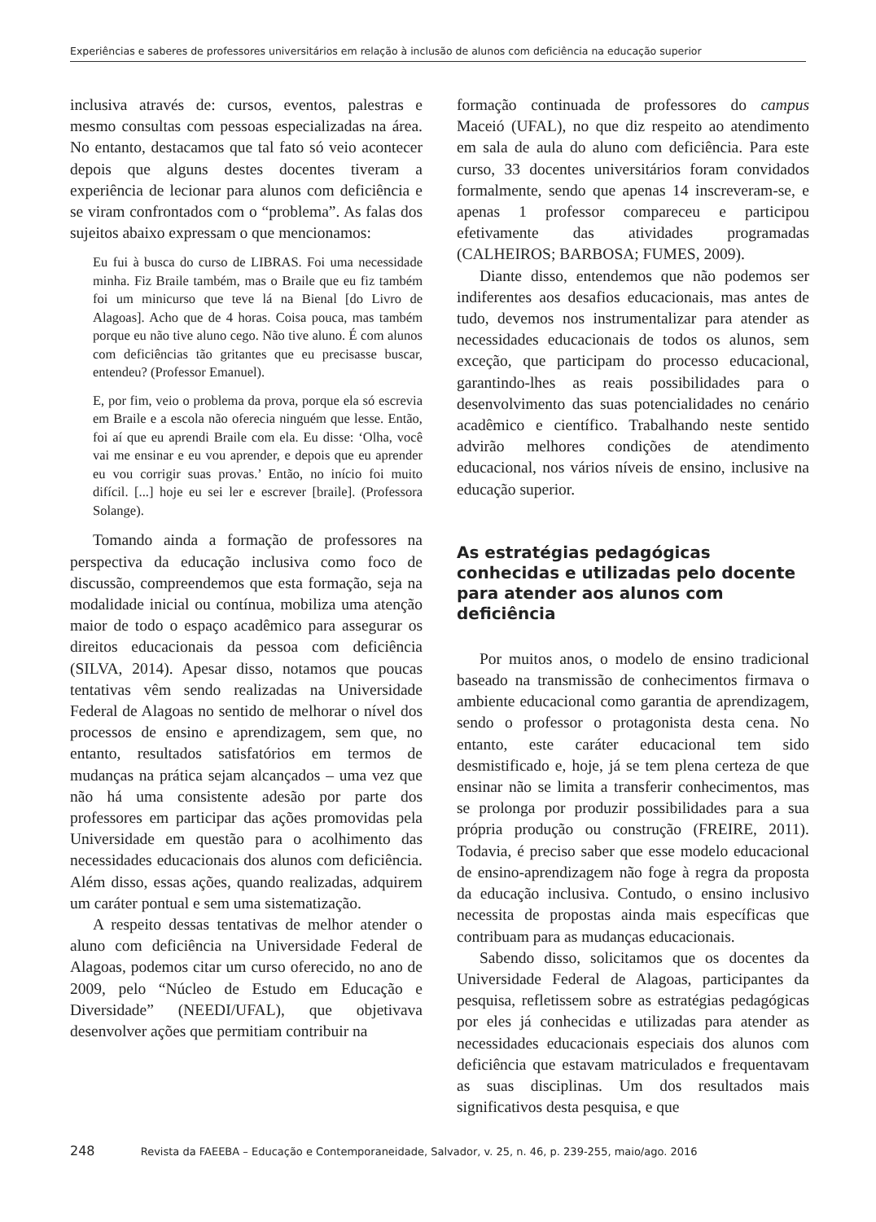Experiências e saberes de professores universitários em relação à inclusão de alunos com deficiência na educação superior
inclusiva através de: cursos, eventos, palestras e mesmo consultas com pessoas especializadas na área. No entanto, destacamos que tal fato só veio acontecer depois que alguns destes docentes tiveram a experiência de lecionar para alunos com deficiência e se viram confrontados com o “problema”. As falas dos sujeitos abaixo expressam o que mencionamos:
Eu fui à busca do curso de LIBRAS. Foi uma necessidade minha. Fiz Braile também, mas o Braile que eu fiz também foi um minicurso que teve lá na Bienal [do Livro de Alagoas]. Acho que de 4 horas. Coisa pouca, mas também porque eu não tive aluno cego. Não tive aluno. É com alunos com deficiências tão gritantes que eu precisasse buscar, entendeu? (Professor Emanuel).
E, por fim, veio o problema da prova, porque ela só escrevia em Braile e a escola não oferecia ninguém que lesse. Então, foi aí que eu aprendi Braile com ela. Eu disse: ‘Olha, você vai me ensinar e eu vou aprender, e depois que eu aprender eu vou corrigir suas provas.’ Então, no início foi muito difícil. [...] hoje eu sei ler e escrever [braile]. (Professora Solange).
Tomando ainda a formação de professores na perspectiva da educação inclusiva como foco de discussão, compreendemos que esta formação, seja na modalidade inicial ou contínua, mobiliza uma atenção maior de todo o espaço acadêmico para assegurar os direitos educacionais da pessoa com deficiência (SILVA, 2014). Apesar disso, notamos que poucas tentativas vêm sendo realizadas na Universidade Federal de Alagoas no sentido de melhorar o nível dos processos de ensino e aprendizagem, sem que, no entanto, resultados satisfatórios em termos de mudanças na prática sejam alcançados – uma vez que não há uma consistente adesão por parte dos professores em participar das ações promovidas pela Universidade em questão para o acolhimento das necessidades educacionais dos alunos com deficiência. Além disso, essas ações, quando realizadas, adquirem um caráter pontual e sem uma sistematização.
A respeito dessas tentativas de melhor atender o aluno com deficiência na Universidade Federal de Alagoas, podemos citar um curso oferecido, no ano de 2009, pelo “Núcleo de Estudo em Educação e Diversidade” (NEEDI/UFAL), que objetivava desenvolver ações que permitiam contribuir na
formação continuada de professores do campus Maceió (UFAL), no que diz respeito ao atendimento em sala de aula do aluno com deficiência. Para este curso, 33 docentes universitários foram convidados formalmente, sendo que apenas 14 inscreveram-se, e apenas 1 professor compareceu e participou efetivamente das atividades programadas (CALHEIROS; BARBOSA; FUMES, 2009).
Diante disso, entendemos que não podemos ser indiferentes aos desafios educacionais, mas antes de tudo, devemos nos instrumentalizar para atender as necessidades educacionais de todos os alunos, sem exceção, que participam do processo educacional, garantindo-lhes as reais possibilidades para o desenvolvimento das suas potencialidades no cenário acadêmico e científico. Trabalhando neste sentido advirão melhores condições de atendimento educacional, nos vários níveis de ensino, inclusive na educação superior.
As estratégias pedagógicas conhecidas e utilizadas pelo docente para atender aos alunos com deficiência
Por muitos anos, o modelo de ensino tradicional baseado na transmissão de conhecimentos firmava o ambiente educacional como garantia de aprendizagem, sendo o professor o protagonista desta cena. No entanto, este caráter educacional tem sido desmistificado e, hoje, já se tem plena certeza de que ensinar não se limita a transferir conhecimentos, mas se prolonga por produzir possibilidades para a sua própria produção ou construção (FREIRE, 2011). Todavia, é preciso saber que esse modelo educacional de ensino-aprendizagem não foge à regra da proposta da educação inclusiva. Contudo, o ensino inclusivo necessita de propostas ainda mais específicas que contribuam para as mudanças educacionais.
Sabendo disso, solicitamos que os docentes da Universidade Federal de Alagoas, participantes da pesquisa, refletissem sobre as estratégias pedagógicas por eles já conhecidas e utilizadas para atender as necessidades educacionais especiais dos alunos com deficiência que estavam matriculados e frequentavam as suas disciplinas. Um dos resultados mais significativos desta pesquisa, e que
248 Revista da FAEEBA – Educação e Contemporaneidade, Salvador, v. 25, n. 46, p. 239-255, maio/ago. 2016